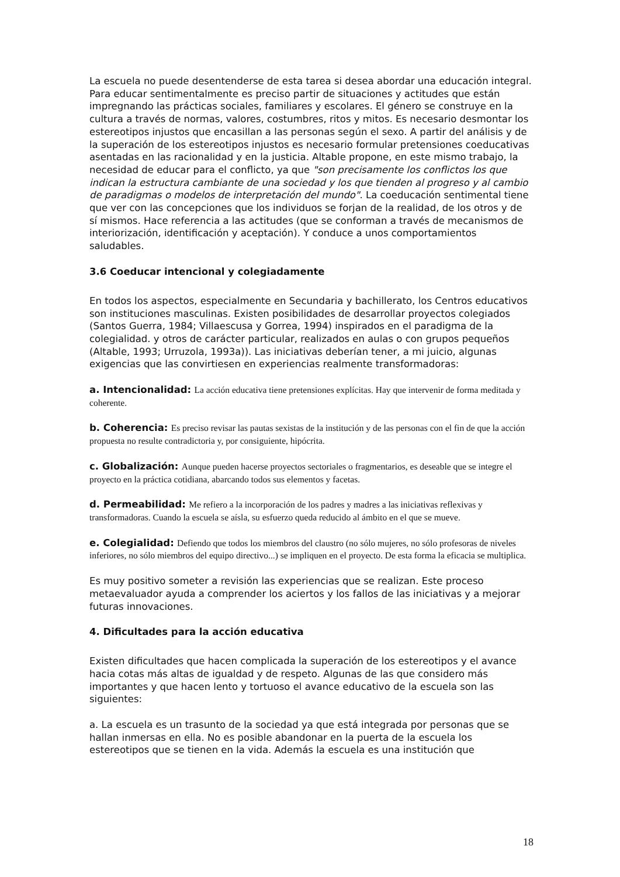La escuela no puede desentenderse de esta tarea si desea abordar una educación integral. Para educar sentimentalmente es preciso partir de situaciones y actitudes que están impregnando las prácticas sociales, familiares y escolares. El género se construye en la cultura a través de normas, valores, costumbres, ritos y mitos. Es necesario desmontar los estereotipos injustos que encasillan a las personas según el sexo. A partir del análisis y de la superación de los estereotipos injustos es necesario formular pretensiones coeducativas asentadas en las racionalidad y en la justicia. Altable propone, en este mismo trabajo, la necesidad de educar para el conflicto, ya que "son precisamente los conflictos los que indican la estructura cambiante de una sociedad y los que tienden al progreso y al cambio de paradigmas o modelos de interpretación del mundo". La coeducación sentimental tiene que ver con las concepciones que los individuos se forjan de la realidad, de los otros y de sí mismos. Hace referencia a las actitudes (que se conforman a través de mecanismos de interiorización, identificación y aceptación). Y conduce a unos comportamientos saludables.
3.6 Coeducar intencional y colegiadamente
En todos los aspectos, especialmente en Secundaria y bachillerato, los Centros educativos son instituciones masculinas. Existen posibilidades de desarrollar proyectos colegiados (Santos Guerra, 1984; Villaescusa y Gorrea, 1994) inspirados en el paradigma de la colegialidad. y otros de carácter particular, realizados en aulas o con grupos pequeños (Altable, 1993; Urruzola, 1993a)). Las iniciativas deberían tener, a mi juicio, algunas exigencias que las convirtiesen en experiencias realmente transformadoras:
a. Intencionalidad: La acción educativa tiene pretensiones explícitas. Hay que intervenir de forma meditada y coherente.
b. Coherencia: Es preciso revisar las pautas sexistas de la institución y de las personas con el fin de que la acción propuesta no resulte contradictoria y, por consiguiente, hipócrita.
c. Globalización: Aunque pueden hacerse proyectos sectoriales o fragmentarios, es deseable que se integre el proyecto en la práctica cotidiana, abarcando todos sus elementos y facetas.
d. Permeabilidad: Me refiero a la incorporación de los padres y madres a las iniciativas reflexivas y transformadoras. Cuando la escuela se aísla, su esfuerzo queda reducido al ámbito en el que se mueve.
e. Colegialidad: Defiendo que todos los miembros del claustro (no sólo mujeres, no sólo profesoras de niveles inferiores, no sólo miembros del equipo directivo...) se impliquen en el proyecto. De esta forma la eficacia se multiplica.
Es muy positivo someter a revisión las experiencias que se realizan. Este proceso metaevaluador ayuda a comprender los aciertos y los fallos de las iniciativas y a mejorar futuras innovaciones.
4. Dificultades para la acción educativa
Existen dificultades que hacen complicada la superación de los estereotipos y el avance hacia cotas más altas de igualdad y de respeto. Algunas de las que considero más importantes y que hacen lento y tortuoso el avance educativo de la escuela son las siguientes:
a. La escuela es un trasunto de la sociedad ya que está integrada por personas que se hallan inmersas en ella. No es posible abandonar en la puerta de la escuela los estereotipos que se tienen en la vida. Además la escuela es una institución que
18